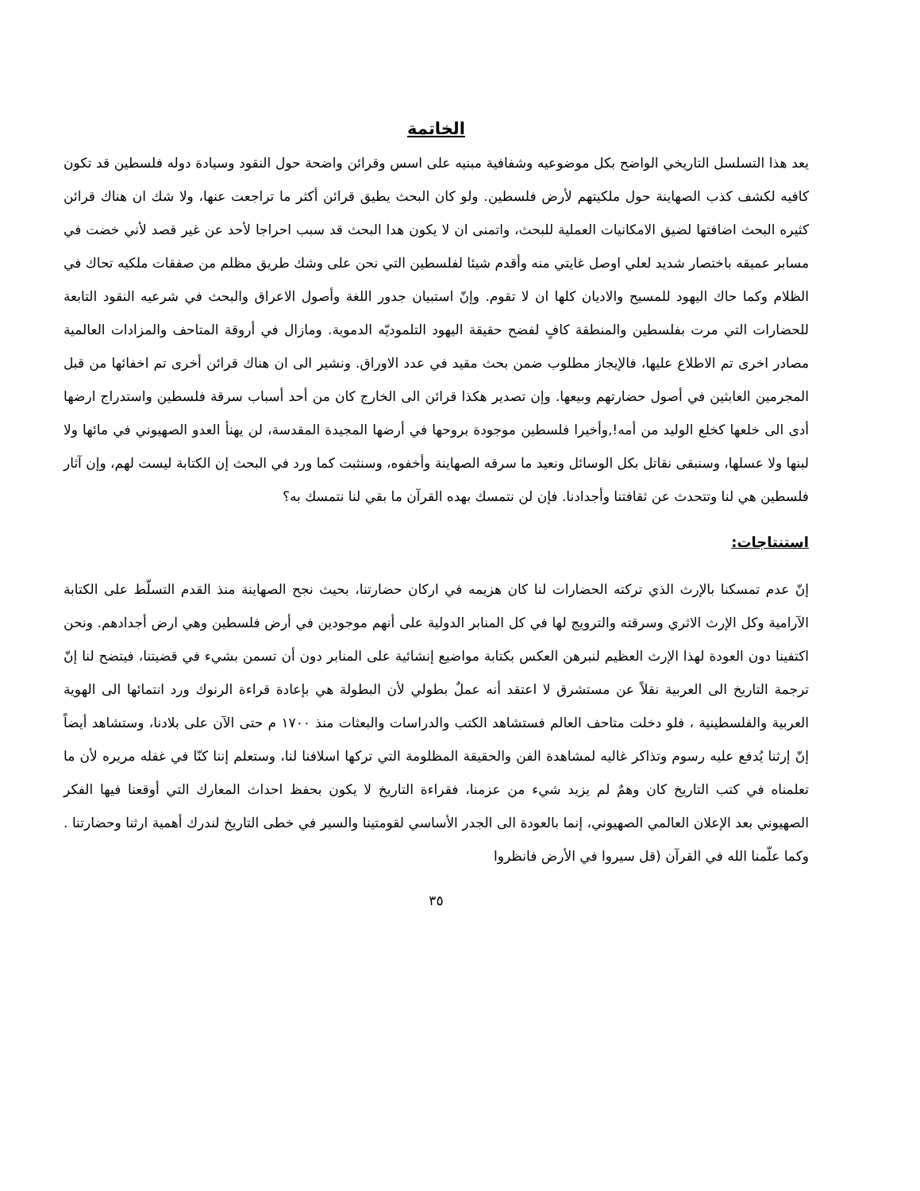الخاتمة
يعد هذا التسلسل التاريخي الواضح بكل موضوعيه وشفافية مبنيه على اسس وقرائن واضحة حول النقود وسيادة دوله فلسطين قد تكون كافيه لكشف كذب الصهاينة حول ملكيتهم لأرض فلسطين. ولو كان البحث يطيق قرائن أكثر ما تراجعت عنها، ولا شك ان هناك قرائن كثيره البحث اضافتها لضيق الامكانيات العملية للبحث، واتمنى ان لا يكون هدا البحث قد سبب احراجا لأحد عن غير قصد لأني خضت في مسابر عميقه باختصار شديد لعلي اوصل غايتي منه وأقدم شيئا لفلسطين التي نحن على وشك طريق مظلم من صفقات ملكيه تحاك في الظلام وكما حاك اليهود للمسيح والاديان كلها ان لا تقوم. وإنّ استبيان جدور اللغة وأصول الاعراق والبحث في شرعيه النقود التابعة للحضارات التي مرت بفلسطين والمنطقة كافٍ لفضح حقيقة اليهود التلموديّه الدموية. ومازال في أروقة المتاحف والمزادات العالمية مصادر اخرى تم الاطلاع عليها، فالإيجاز مطلوب ضمن بحث مقيد في عدد الاوراق. ونشير الى ان هناك قرائن أخرى تم اخفائها من قبل المجرمين العابثين في أصول حضارتهم وبيعها. وإن تصدير هكذا قرائن الى الخارج كان من أحد أسباب سرقة فلسطين واستدراج ارضها أدى الى خلعها كخلع الوليد من أمه!,وأخيرا فلسطين موجودة بروحها في أرضها المجيدة المقدسة، لن يهنأ العدو الصهيوني في مائها ولا لبنها ولا عسلها، وسنبقى نقاتل بكل الوسائل ونعيد ما سرقه الصهاينة وأخفوه، وسنثبت كما ورد في البحث إن الكتابة ليست لهم، وإن آثار فلسطين هي لنا وتتحدث عن ثقافتنا وأجدادنا. فإن لن نتمسك بهده القرآن ما بقي لنا نتمسك به؟
استنتاجات:
إنّ عدم تمسكنا بالإرث الذي تركته الحضارات لنا كان هزيمه في اركان حضارتنا، بحيث نجح الصهاينة منذ القدم التسلّط على الكتابة الآرامية وكل الإرث الاثري وسرقته والترويج لها في كل المنابر الدولية على أنهم موجودين في أرض فلسطين وهي ارض أجدادهم. ونحن اكتفينا دون العودة لهذا الإرث العظيم لنبرهن العكس بكتابة مواضيع إنشائية على المنابر دون أن تسمن بشيء في قضيتنا، فيتضح لنا إنّ ترجمة التاريخ الى العربية نقلاً عن مستشرق لا اعتقد أنه عملٌ بطولي لأن البطولة هي بإعادة قراءة الرنوك ورد انتمائها الى الهوية العربية والفلسطينية ، فلو دخلت متاحف العالم فستشاهد الكتب والدراسات والبعثات منذ ١٧٠٠ م حتى الآن على بلادنا، وستشاهد أيضاً إنّ إرثنا يُدفع عليه رسوم وتذاكر غاليه لمشاهدة الفن والحقيقة المظلومة التي تركها اسلافنا لنا، وستعلم إننا كنّا في غفله مريره لأن ما تعلمناه في كتب التاريخ كان وهمٌ لم يزيد شيء من عزمنا، فقراءة التاريخ لا يكون بحفظ احداث المعارك التي أوقعنا فيها الفكر الصهيوني بعد الإعلان العالمي الصهيوني، إنما بالعودة الى الجدر الأساسي لقومتينا والسير في خطى التاريخ لندرك أهمية ارثنا وحضارتنا . وكما علّمنا الله في القرآن (قل سيروا في الأرض فانظروا
٣٥